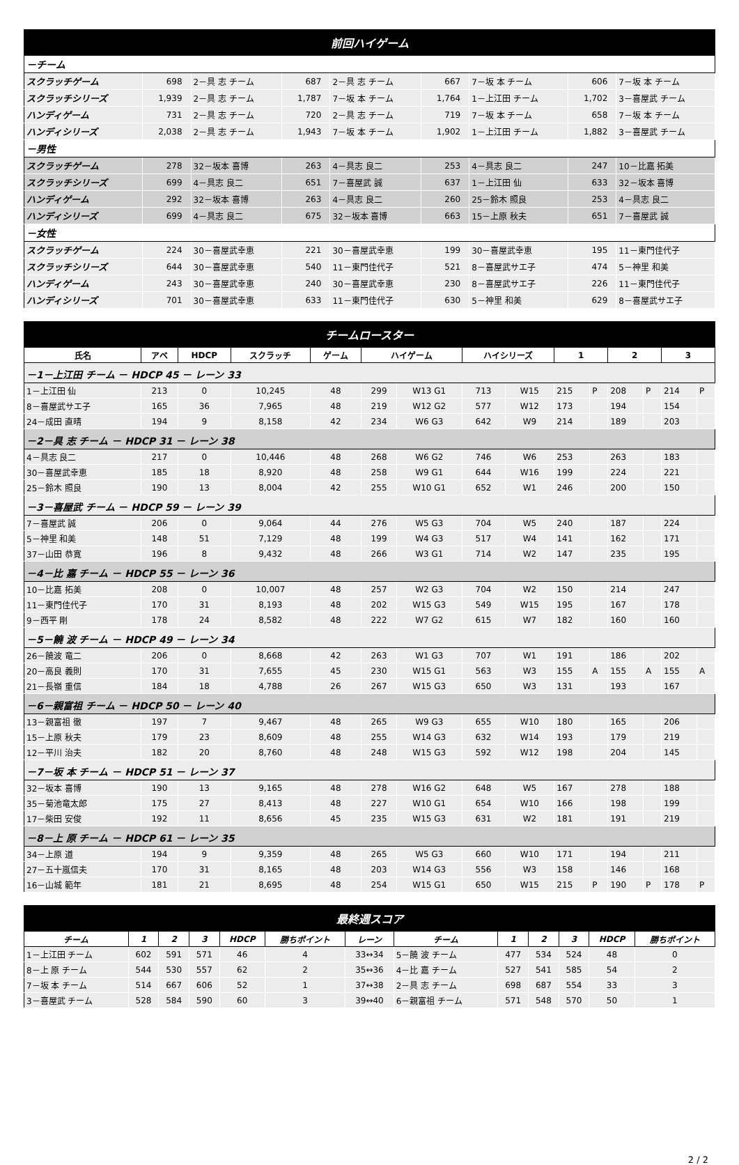| 前回ハイゲーム | | | | | | | | |
| －チーム | | | | | | | | |
| スクラッチゲーム | 698 | 2－具 志 チーム | 687 | 2－具 志 チーム | 667 | 7－坂 本 チーム | 606 | 7－坂 本 チーム |
| スクラッチシリーズ | 1,939 | 2－具 志 チーム | 1,787 | 7－坂 本 チーム | 1,764 | 1－上江田 チーム | 1,702 | 3－喜屋武 チーム |
| ハンディゲーム | 731 | 2－具 志 チーム | 720 | 2－具 志 チーム | 719 | 7－坂 本 チーム | 658 | 7－坂 本 チーム |
| ハンディシリーズ | 2,038 | 2－具 志 チーム | 1,943 | 7－坂 本 チーム | 1,902 | 1－上江田 チーム | 1,882 | 3－喜屋武 チーム |
| －男性 | | | | | | | | |
| スクラッチゲーム | 278 | 32－坂本 喜博 | 263 | 4－具志 良二 | 253 | 4－具志 良二 | 247 | 10－比嘉 拓美 |
| スクラッチシリーズ | 699 | 4－具志 良二 | 651 | 7－喜屋武 誠 | 637 | 1－上江田 仙 | 633 | 32－坂本 喜博 |
| ハンディゲーム | 292 | 32－坂本 喜博 | 263 | 4－具志 良二 | 260 | 25－鈴木 照良 | 253 | 4－具志 良二 |
| ハンディシリーズ | 699 | 4－具志 良二 | 675 | 32－坂本 喜博 | 663 | 15－上原 秋夫 | 651 | 7－喜屋武 誠 |
| －女性 | | | | | | | | |
| スクラッチゲーム | 224 | 30－喜屋武幸恵 | 221 | 30－喜屋武幸恵 | 199 | 30－喜屋武幸恵 | 195 | 11－東門佳代子 |
| スクラッチシリーズ | 644 | 30－喜屋武幸恵 | 540 | 11－東門佳代子 | 521 | 8－喜屋武サエ子 | 474 | 5－神里 和美 |
| ハンディゲーム | 243 | 30－喜屋武幸恵 | 240 | 30－喜屋武幸恵 | 230 | 8－喜屋武サエ子 | 226 | 11－東門佳代子 |
| ハンディシリーズ | 701 | 30－喜屋武幸恵 | 633 | 11－東門佳代子 | 630 | 5－神里 和美 | 629 | 8－喜屋武サエ子 |
| チームロースター | | | | | | | | | | | | | | |
| 氏名 | アベ | HDCP | スクラッチ | ゲーム | ハイゲーム | | ハイシリーズ | | 1 | | 2 | | 3 | |
| －1－上江田 チーム － HDCP 45 － レーン 33 | | | | | | | | | | | | | | |
| 1－上江田 仙 | 213 | 0 | 10,245 | 48 | 299 | W13 G1 | 713 | W15 | 215 | P | 208 | P | 214 | P |
| 8－喜屋武サエ子 | 165 | 36 | 7,965 | 48 | 219 | W12 G2 | 577 | W12 | 173 | | 194 | | 154 | |
| 24－成田 直晴 | 194 | 9 | 8,158 | 42 | 234 | W6 G3 | 642 | W9 | 214 | | 189 | | 203 | |
| －2－具 志 チーム － HDCP 31 － レーン 38 | | | | | | | | | | | | | | |
| 4－具志 良二 | 217 | 0 | 10,446 | 48 | 268 | W6 G2 | 746 | W6 | 253 | | 263 | | 183 | |
| 30－喜屋武幸恵 | 185 | 18 | 8,920 | 48 | 258 | W9 G1 | 644 | W16 | 199 | | 224 | | 221 | |
| 25－鈴木 照良 | 190 | 13 | 8,004 | 42 | 255 | W10 G1 | 652 | W1 | 246 | | 200 | | 150 | |
| －3－喜屋武 チーム － HDCP 59 － レーン 39 | | | | | | | | | | | | | | |
| 7－喜屋武 誠 | 206 | 0 | 9,064 | 44 | 276 | W5 G3 | 704 | W5 | 240 | | 187 | | 224 | |
| 5－神里 和美 | 148 | 51 | 7,129 | 48 | 199 | W4 G3 | 517 | W4 | 141 | | 162 | | 171 | |
| 37－山田 恭寛 | 196 | 8 | 9,432 | 48 | 266 | W3 G1 | 714 | W2 | 147 | | 235 | | 195 | |
| －4－比 嘉 チーム － HDCP 55 － レーン 36 | | | | | | | | | | | | | | |
| 10－比嘉 拓美 | 208 | 0 | 10,007 | 48 | 257 | W2 G3 | 704 | W2 | 150 | | 214 | | 247 | |
| 11－東門佳代子 | 170 | 31 | 8,193 | 48 | 202 | W15 G3 | 549 | W15 | 195 | | 167 | | 178 | |
| 9－西平 剛 | 178 | 24 | 8,582 | 48 | 222 | W7 G2 | 615 | W7 | 182 | | 160 | | 160 | |
| －5－饒 波 チーム － HDCP 49 － レーン 34 | | | | | | | | | | | | | | |
| 26－饒波 竜二 | 206 | 0 | 8,668 | 42 | 263 | W1 G3 | 707 | W1 | 191 | | 186 | | 202 | |
| 20－高良 義則 | 170 | 31 | 7,655 | 45 | 230 | W15 G1 | 563 | W3 | 155 | A | 155 | A | 155 | A |
| 21－長嶺 重信 | 184 | 18 | 4,788 | 26 | 267 | W15 G3 | 650 | W3 | 131 | | 193 | | 167 | |
| －6－親富祖 チーム － HDCP 50 － レーン 40 | | | | | | | | | | | | | | |
| 13－親富祖 徹 | 197 | 7 | 9,467 | 48 | 265 | W9 G3 | 655 | W10 | 180 | | 165 | | 206 | |
| 15－上原 秋夫 | 179 | 23 | 8,609 | 48 | 255 | W14 G3 | 632 | W14 | 193 | | 179 | | 219 | |
| 12－平川 治夫 | 182 | 20 | 8,760 | 48 | 248 | W15 G3 | 592 | W12 | 198 | | 204 | | 145 | |
| －7－坂 本 チーム － HDCP 51 － レーン 37 | | | | | | | | | | | | | | |
| 32－坂本 喜博 | 190 | 13 | 9,165 | 48 | 278 | W16 G2 | 648 | W5 | 167 | | 278 | | 188 | |
| 35－菊池竜太郎 | 175 | 27 | 8,413 | 48 | 227 | W10 G1 | 654 | W10 | 166 | | 198 | | 199 | |
| 17－柴田 安俊 | 192 | 11 | 8,656 | 45 | 235 | W15 G3 | 631 | W2 | 181 | | 191 | | 219 | |
| －8－上 原 チーム － HDCP 61 － レーン 35 | | | | | | | | | | | | | | |
| 34－上原 道 | 194 | 9 | 9,359 | 48 | 265 | W5 G3 | 660 | W10 | 171 | | 194 | | 211 | |
| 27－五十嵐信夫 | 170 | 31 | 8,165 | 48 | 203 | W14 G3 | 556 | W3 | 158 | | 146 | | 168 | |
| 16－山城 範年 | 181 | 21 | 8,695 | 48 | 254 | W15 G1 | 650 | W15 | 215 | P | 190 | P | 178 | P |
| 最終週スコア | | | | | | | | | | | | |
| チーム | 1 | 2 | 3 | HDCP | 勝ちポイント | レーン | チーム | 1 | 2 | 3 | HDCP | 勝ちポイント |
| 1－上江田 チーム | 602 | 591 | 571 | 46 | 4 | 33↔34 | 5－饒 波 チーム | 477 | 534 | 524 | 48 | 0 |
| 8－上 原 チーム | 544 | 530 | 557 | 62 | 2 | 35↔36 | 4－比 嘉 チーム | 527 | 541 | 585 | 54 | 2 |
| 7－坂 本 チーム | 514 | 667 | 606 | 52 | 1 | 37↔38 | 2－具 志 チーム | 698 | 687 | 554 | 33 | 3 |
| 3－喜屋武 チーム | 528 | 584 | 590 | 60 | 3 | 39↔40 | 6－親富祖 チーム | 571 | 548 | 570 | 50 | 1 |
2 / 2